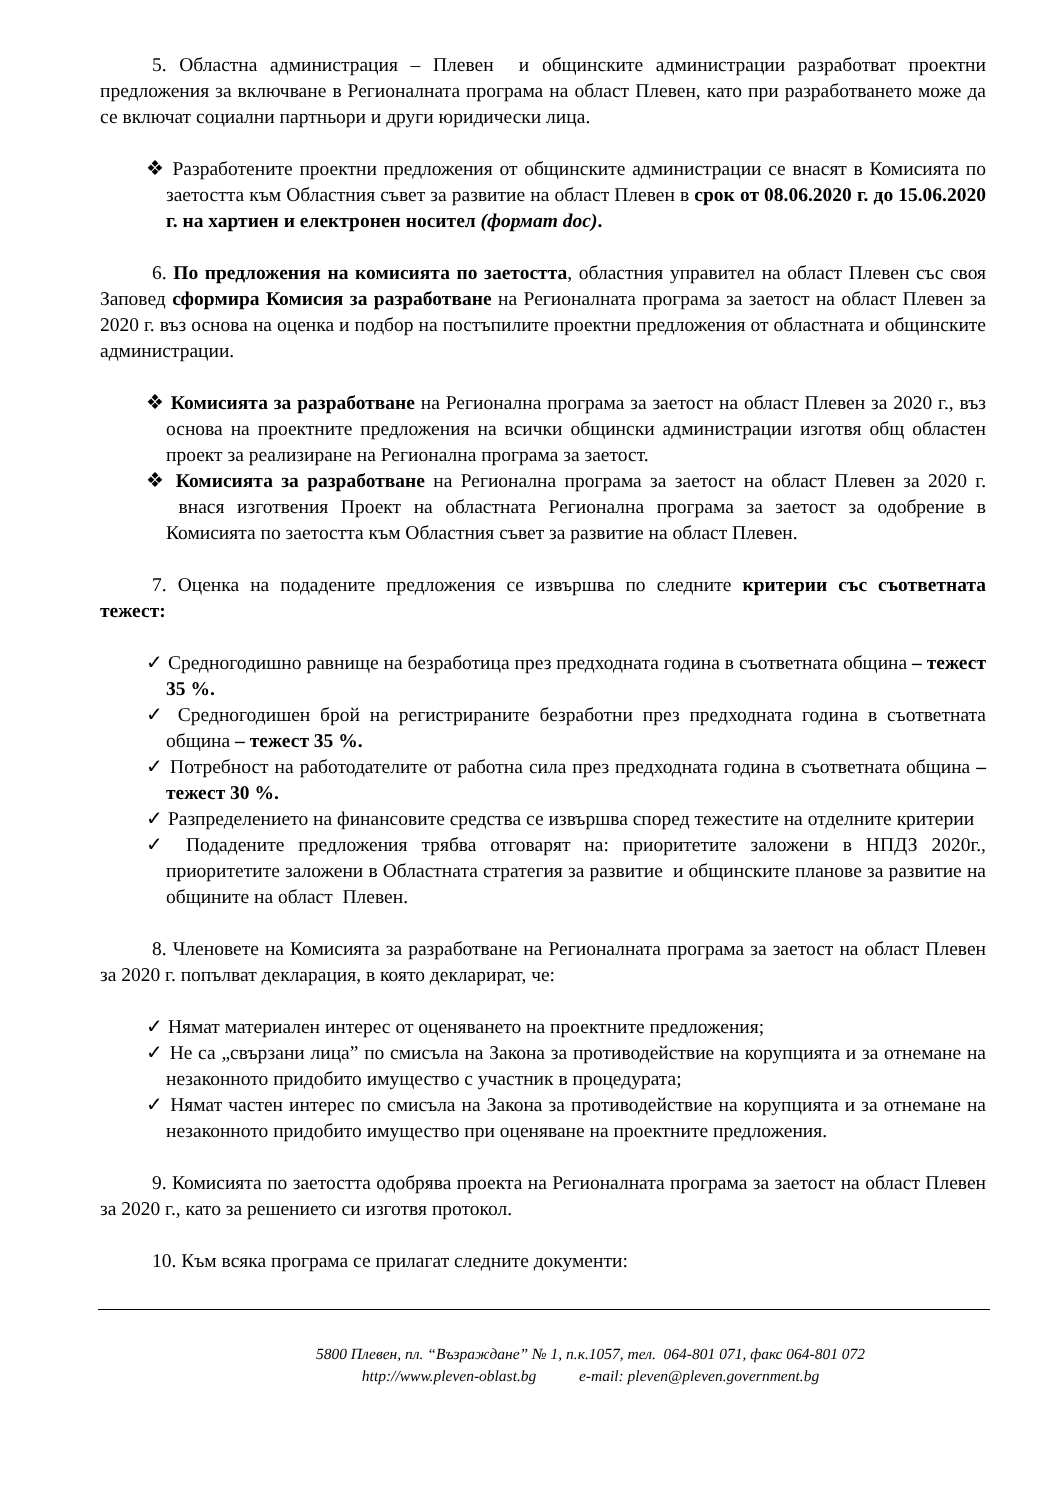5. Областна администрация – Плевен и общинските администрации разработват проектни предложения за включване в Регионалната програма на област Плевен, като при разработването може да се включат социални партньори и други юридически лица.
❖ Разработените проектни предложения от общинските администрации се внасят в Комисията по заетостта към Областния съвет за развитие на област Плевен в срок от 08.06.2020 г. до 15.06.2020 г. на хартиен и електронен носител (формат doc).
6. По предложения на комисията по заетостта, областния управител на област Плевен със своя Заповед сформира Комисия за разработване на Регионалната програма за заетост на област Плевен за 2020 г. въз основа на оценка и подбор на постъпилите проектни предложения от областната и общинските администрации.
❖ Комисията за разработване на Регионална програма за заетост на област Плевен за 2020 г., въз основа на проектните предложения на всички общински администрации изготвя общ областен проект за реализиране на Регионална програма за заетост.
❖ Комисията за разработване на Регионална програма за заетост на област Плевен за 2020 г. внася изготвения Проект на областната Регионална програма за заетост за одобрение в Комисията по заетостта към Областния съвет за развитие на област Плевен.
7. Оценка на подадените предложения се извършва по следните критерии със съответната тежест:
✓ Средногодишно равнище на безработица през предходната година в съответната община – тежест 35 %.
✓ Средногодишен брой на регистрираните безработни през предходната година в съответната община – тежест 35 %.
✓ Потребност на работодателите от работна сила през предходната година в съответната община – тежест 30 %.
✓ Разпределението на финансовите средства се извършва според тежестите на отделните критерии
✓ Подадените предложения трябва отговарят на: приоритетите заложени в НПДЗ 2020г., приоритетите заложени в Областната стратегия за развитие и общинските планове за развитие на общините на област Плевен.
8. Членовете на Комисията за разработване на Регионалната програма за заетост на област Плевен за 2020 г. попълват декларация, в която декларират, че:
✓ Нямат материален интерес от оценяването на проектните предложения;
✓ Не са „свързани лица” по смисъла на Закона за противодействие на корупцията и за отнемане на незаконното придобито имущество с участник в процедурата;
✓ Нямат частен интерес по смисъла на Закона за противодействие на корупцията и за отнемане на незаконното придобито имущество при оценяване на проектните предложения.
9. Комисията по заетостта одобрява проекта на Регионалната програма за заетост на област Плевен за 2020 г., като за решението си изготвя протокол.
10. Към всяка програма се прилагат следните документи:
5800 Плевен, пл. “Възраждане” № 1, п.к.1057, тел. 064-801 071, факс 064-801 072
http://www.pleven-oblast.bg e-mail: pleven@pleven.government.bg